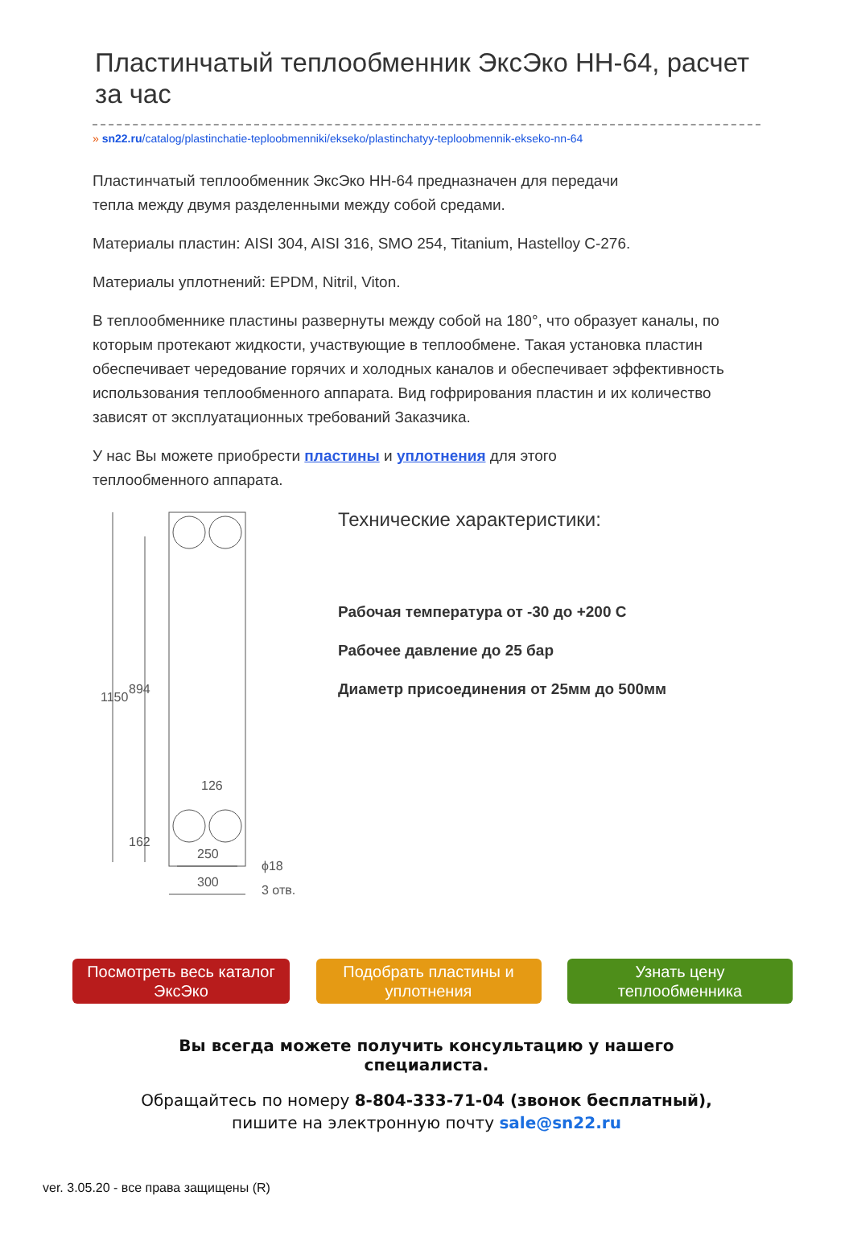Пластинчатый теплообменник ЭксЭко НН-64, расчет за час
» sn22.ru/catalog/plastinchatie-teploobmenniki/ekseko/plastinchatyy-teploobmennik-ekseko-nn-64
Пластинчатый теплообменник ЭксЭко НН-64 предназначен для передачи
тепла между двумя разделенными между собой средами.
Материалы пластин: AISI 304, AISI 316, SMO 254, Titanium, Hastelloy C-276.
Материалы уплотнений: EPDM, Nitril, Viton.
В теплообменнике пластины развернуты между собой на 180°, что образует каналы, по которым протекают жидкости, участвующие в теплообмене. Такая установка пластин обеспечивает чередование горячих и холодных каналов и обеспечивает эффективность использования теплообменного аппарата. Вид гофрирования пластин и их количество зависят от эксплуатационных требований Заказчика.
У нас Вы можете приобрести пластины и уплотнения для этого
теплообменного аппарата.
1150
894
126
162
ϕ18
3 отв.
250
300
Технические характеристики:
Рабочая температура от -30 до +200 С
Рабочее давление до 25 бар
Диаметр присоединения от 25мм до 500мм
Посмотреть весь каталог ЭксЭко
Подобрать пластины и уплотнения
Узнать цену теплообменника
Вы всегда можете получить консультацию у нашего
специалиста.
Обращайтесь по номеру 8-804-333-71-04 (звонок бесплатный),
пишите на электронную почту sale@sn22.ru
ver. 3.05.20 - все права защищены (R)